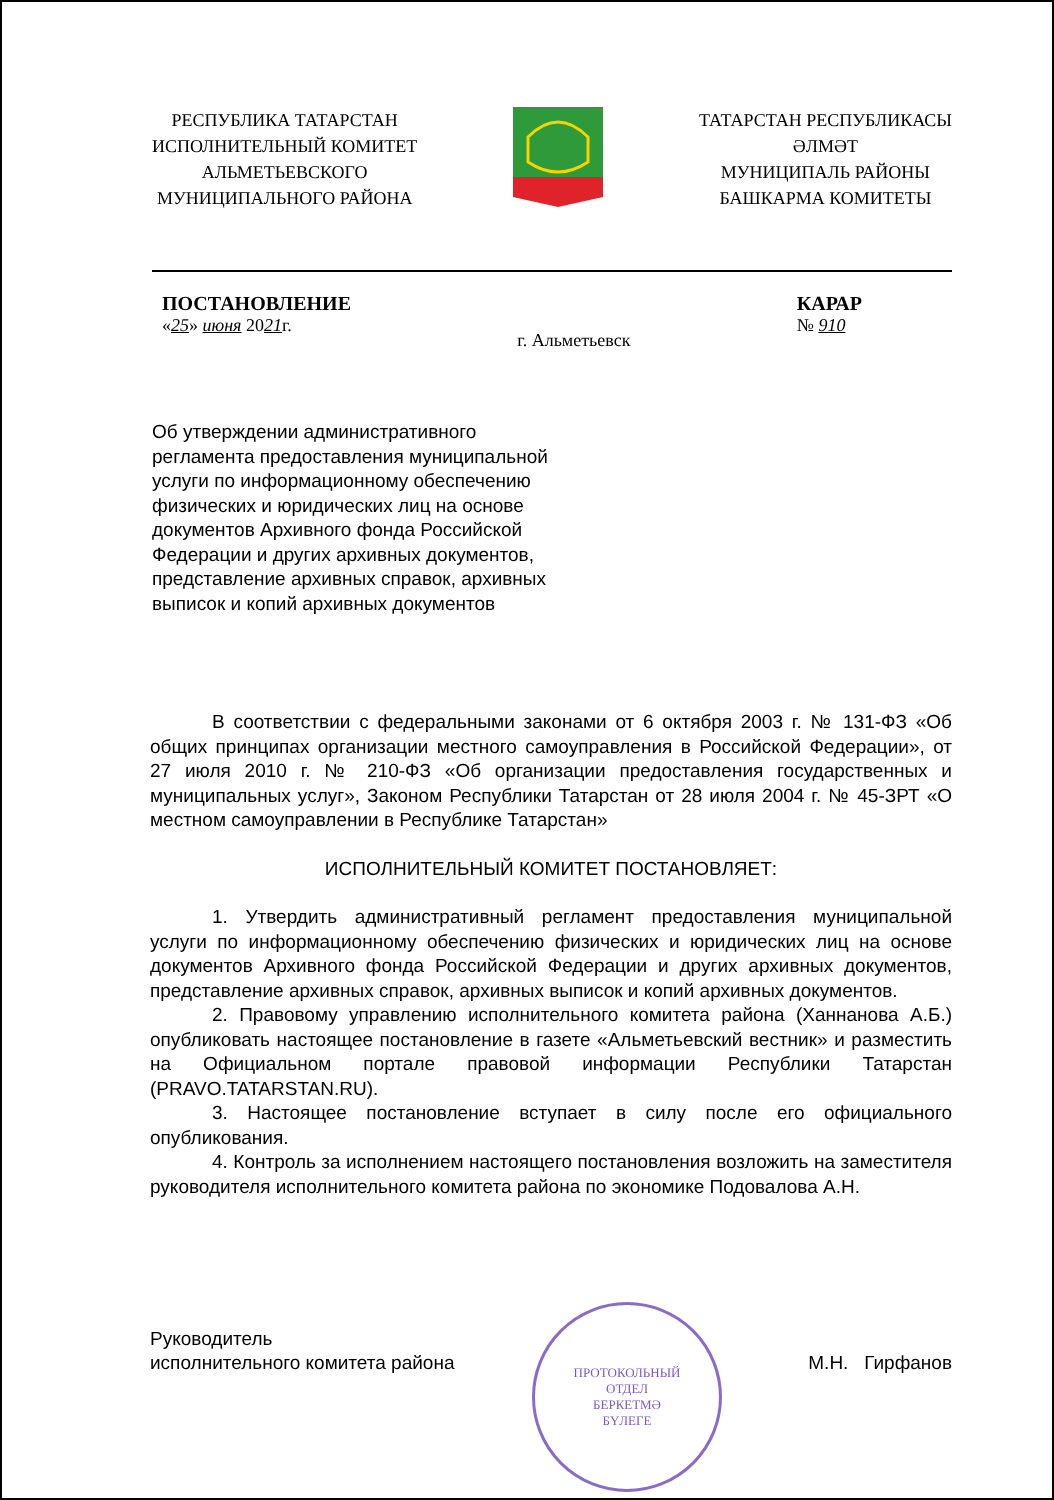РЕСПУБЛИКА ТАТАРСТАН
ИСПОЛНИТЕЛЬНЫЙ КОМИТЕТ
АЛЬМЕТЬЕВСКОГО
МУНИЦИПАЛЬНОГО РАЙОНА
ТАТАРСТАН РЕСПУБЛИКАСЫ
ӘЛМӘТ
МУНИЦИПАЛЬ РАЙОНЫ
БАШКАРМА КОМИТЕТЫ
ПОСТАНОВЛЕНИЕ
«25» июня 2021г.
г. Альметьевск
КАРАР
№ 910
Об утверждении административного регламента предоставления муниципальной услуги по информационному обеспечению физических и юридических лиц на основе документов Архивного фонда Российской Федерации и других архивных документов, представление архивных справок, архивных выписок и копий архивных документов
В соответствии с федеральными законами от 6 октября 2003 г. № 131-ФЗ «Об общих принципах организации местного самоуправления в Российской Федерации», от 27 июля 2010 г. № 210-ФЗ «Об организации предоставления государственных и муниципальных услуг», Законом Республики Татарстан от 28 июля 2004 г. № 45-ЗРТ «О местном самоуправлении в Республике Татарстан»
ИСПОЛНИТЕЛЬНЫЙ КОМИТЕТ ПОСТАНОВЛЯЕТ:
1. Утвердить административный регламент предоставления муниципальной услуги по информационному обеспечению физических и юридических лиц на основе документов Архивного фонда Российской Федерации и других архивных документов, представление архивных справок, архивных выписок и копий архивных документов.
2. Правовому управлению исполнительного комитета района (Ханнанова А.Б.) опубликовать настоящее постановление в газете «Альметьевский вестник» и разместить на Официальном портале правовой информации Республики Татарстан (PRAVO.TATARSTAN.RU).
3. Настоящее постановление вступает в силу после его официального опубликования.
4. Контроль за исполнением настоящего постановления возложить на заместителя руководителя исполнительного комитета района по экономике Подовалова А.Н.
Руководитель
исполнительного комитета района
М.Н. Гирфанов
ПРОТОКОЛЬНЫЙ
ОТДЕЛ
БЕРКЕТМӘ
БҮЛЕГЕ